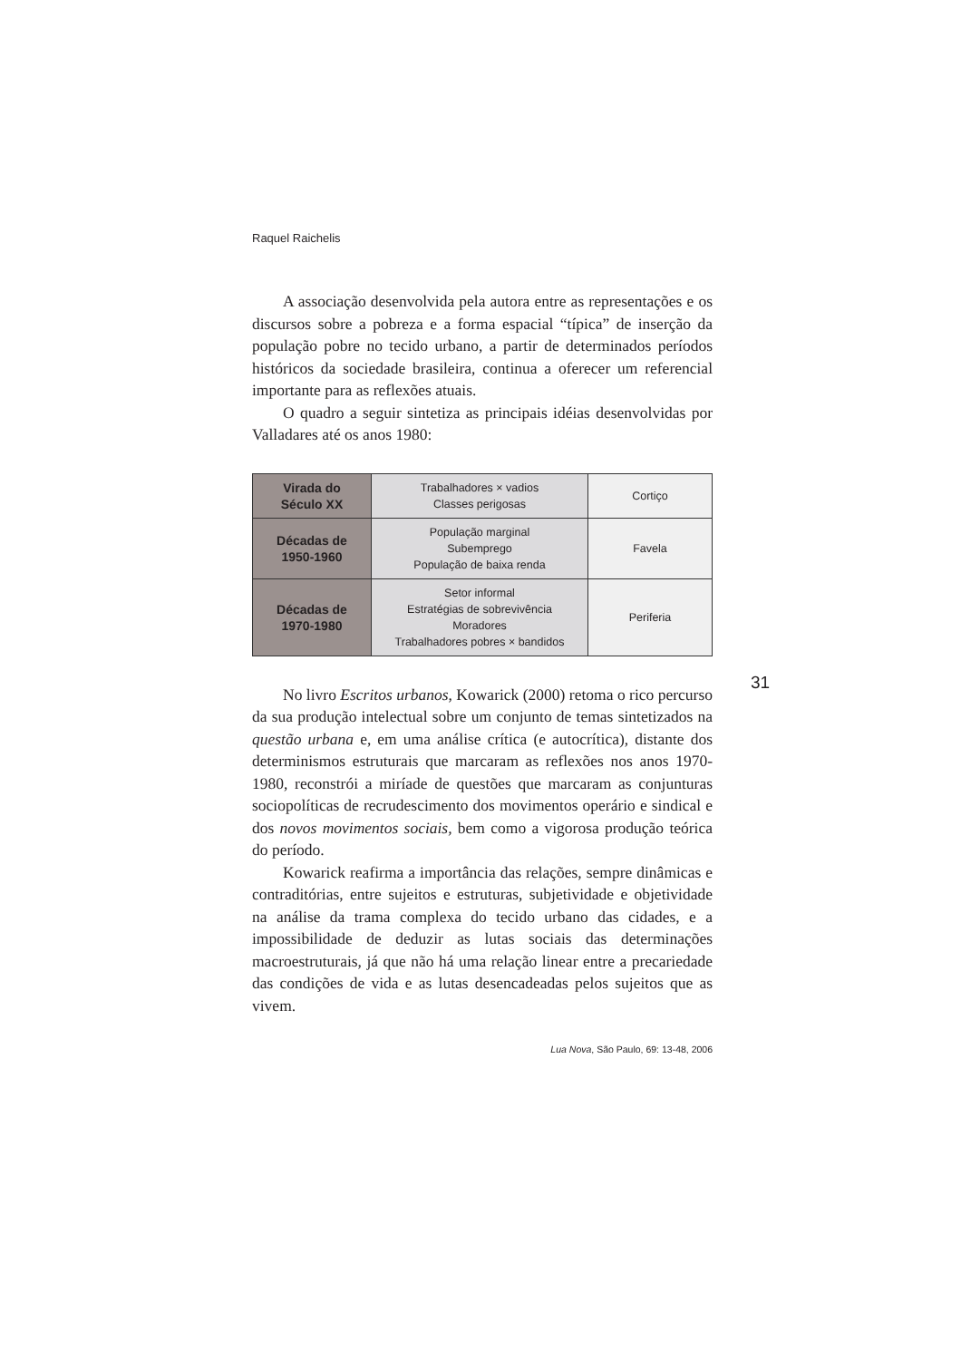Raquel Raichelis
A associação desenvolvida pela autora entre as representações e os discursos sobre a pobreza e a forma espacial “típica” de inserção da população pobre no tecido urbano, a partir de determinados períodos históricos da sociedade brasileira, continua a oferecer um referencial importante para as reflexões atuais.
O quadro a seguir sintetiza as principais idéias desenvolvidas por Valladares até os anos 1980:
| Virada do Século XX | Trabalhadores × vadios Classes perigosas | Cortiço |
| Décadas de 1950-1960 | População marginal Subemprego População de baixa renda | Favela |
| Décadas de 1970-1980 | Setor informal Estratégias de sobrevivência Moradores Trabalhadores pobres × bandidos | Periferia |
No livro Escritos urbanos, Kowarick (2000) retoma o rico percurso da sua produção intelectual sobre um conjunto de temas sintetizados na questão urbana e, em uma análise crítica (e autocrítica), distante dos determinismos estruturais que marcaram as reflexões nos anos 1970-1980, reconstrói a miríade de questões que marcaram as conjunturas sociopolíticas de recrudescimento dos movimentos operário e sindical e dos novos movimentos sociais, bem como a vigorosa produção teórica do período.
Kowarick reafirma a importância das relações, sempre dinâmicas e contraditórias, entre sujeitos e estruturas, subjetividade e objetividade na análise da trama complexa do tecido urbano das cidades, e a impossibilidade de deduzir as lutas sociais das determinações macroestruturais, já que não há uma relação linear entre a precariedade das condições de vida e as lutas desencadeadas pelos sujeitos que as vivem.
Lua Nova, São Paulo, 69: 13-48, 2006
31